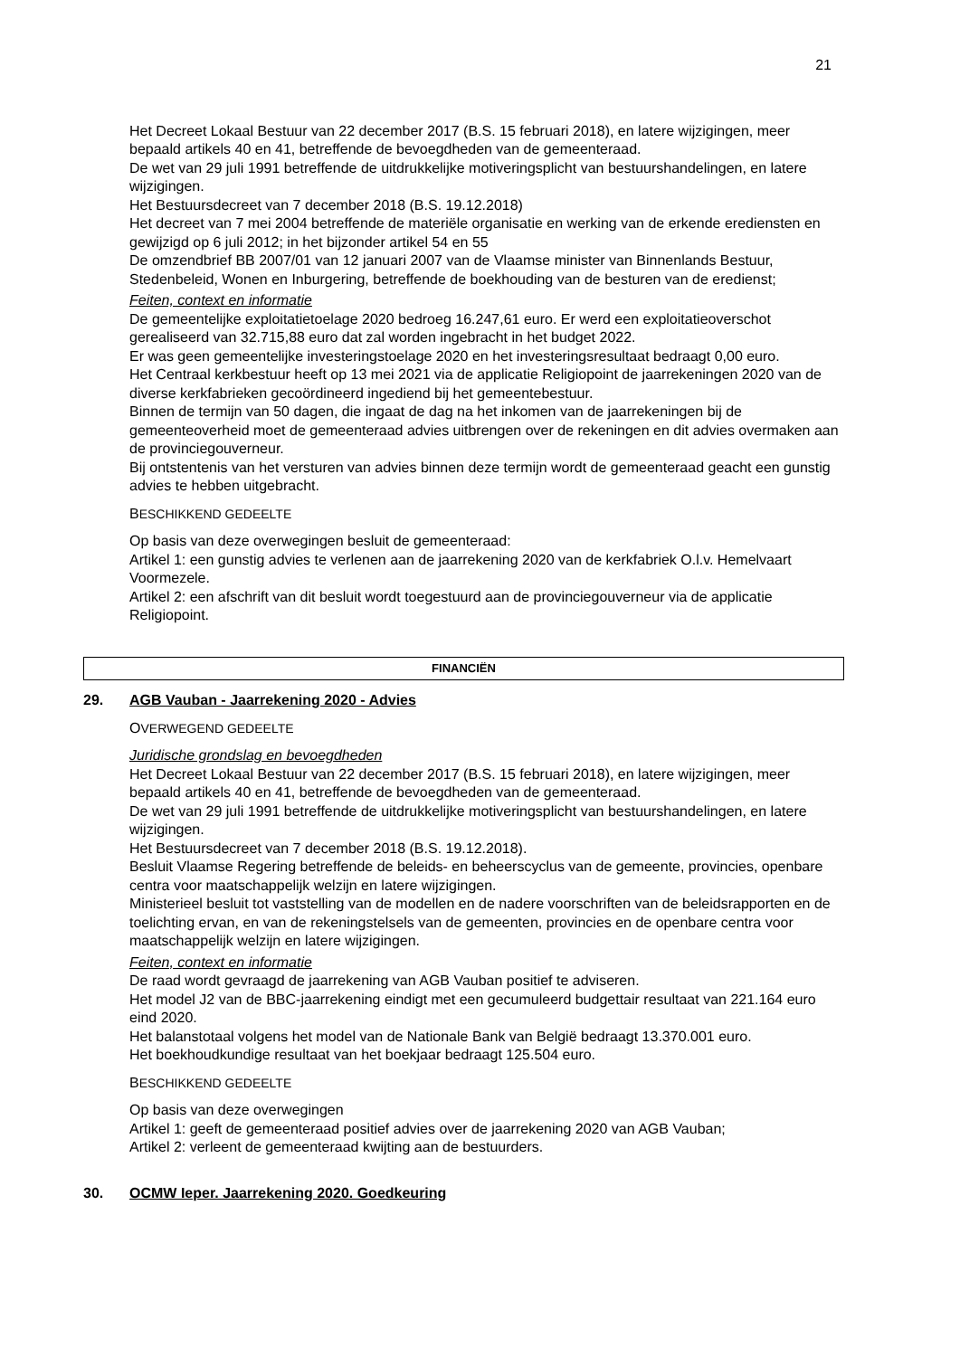21
Het Decreet Lokaal Bestuur van 22 december 2017 (B.S. 15 februari 2018), en latere wijzigingen, meer bepaald artikels 40 en 41, betreffende de bevoegdheden van de gemeenteraad.
De wet van 29 juli 1991 betreffende de uitdrukkelijke motiveringsplicht van bestuurshandelingen, en latere wijzigingen.
Het Bestuursdecreet van 7 december 2018 (B.S. 19.12.2018)
Het decreet van 7 mei 2004 betreffende de materiële organisatie en werking van de erkende erediensten en gewijzigd op 6 juli 2012; in het bijzonder artikel 54 en 55
De omzendbrief BB 2007/01 van 12 januari 2007 van de Vlaamse minister van Binnenlands Bestuur, Stedenbeleid, Wonen en Inburgering, betreffende de boekhouding van de besturen van de eredienst;
Feiten, context en informatie
De gemeentelijke exploitatietoelage 2020 bedroeg 16.247,61 euro. Er werd een exploitatieoverschot gerealiseerd van 32.715,88 euro dat zal worden ingebracht in het budget 2022.
Er was geen gemeentelijke investeringstoelage 2020 en het investeringsresultaat bedraagt 0,00 euro.
Het Centraal kerkbestuur heeft op 13 mei 2021 via de applicatie Religiopoint de jaarrekeningen 2020 van de diverse kerkfabrieken gecoördineerd ingediend bij het gemeentebestuur.
Binnen de termijn van 50 dagen, die ingaat de dag na het inkomen van de jaarrekeningen bij de gemeenteoverheid moet de gemeenteraad advies uitbrengen over de rekeningen en dit advies overmaken aan de provinciegouverneur.
Bij ontstentenis van het versturen van advies binnen deze termijn wordt de gemeenteraad geacht een gunstig advies te hebben uitgebracht.
BESCHIKKEND GEDEELTE
Op basis van deze overwegingen besluit de gemeenteraad:
Artikel 1: een gunstig advies te verlenen aan de jaarrekening 2020 van de kerkfabriek O.l.v. Hemelvaart Voormezele.
Artikel 2: een afschrift van dit besluit wordt toegestuurd aan de provinciegouverneur via de applicatie Religiopoint.
FINANCIËN
29. AGB Vauban - Jaarrekening 2020 - Advies
OVERWEGEND GEDEELTE
Juridische grondslag en bevoegdheden
Het Decreet Lokaal Bestuur van 22 december 2017 (B.S. 15 februari 2018), en latere wijzigingen, meer bepaald artikels 40 en 41, betreffende de bevoegdheden van de gemeenteraad.
De wet van 29 juli 1991 betreffende de uitdrukkelijke motiveringsplicht van bestuurshandelingen, en latere wijzigingen.
Het Bestuursdecreet van 7 december 2018 (B.S. 19.12.2018).
Besluit Vlaamse Regering betreffende de beleids- en beheerscyclus van de gemeente, provincies, openbare centra voor maatschappelijk welzijn en latere wijzigingen.
Ministerieel besluit tot vaststelling van de modellen en de nadere voorschriften van de beleidsrapporten en de toelichting ervan, en van de rekeningstelsels van de gemeenten, provincies en de openbare centra voor maatschappelijk welzijn en latere wijzigingen.
Feiten, context en informatie
De raad wordt gevraagd de jaarrekening van AGB Vauban positief te adviseren.
Het model J2 van de BBC-jaarrekening eindigt met een gecumuleerd budgettair resultaat van 221.164 euro eind 2020.
Het balanstotaal volgens het model van de Nationale Bank van België bedraagt 13.370.001 euro.
Het boekhoudkundige resultaat van het boekjaar bedraagt 125.504 euro.
BESCHIKKEND GEDEELTE
Op basis van deze overwegingen
Artikel 1: geeft de gemeenteraad positief advies over de jaarrekening 2020 van AGB Vauban;
Artikel 2: verleent de gemeenteraad kwijting aan de bestuurders.
30. OCMW Ieper. Jaarrekening 2020. Goedkeuring